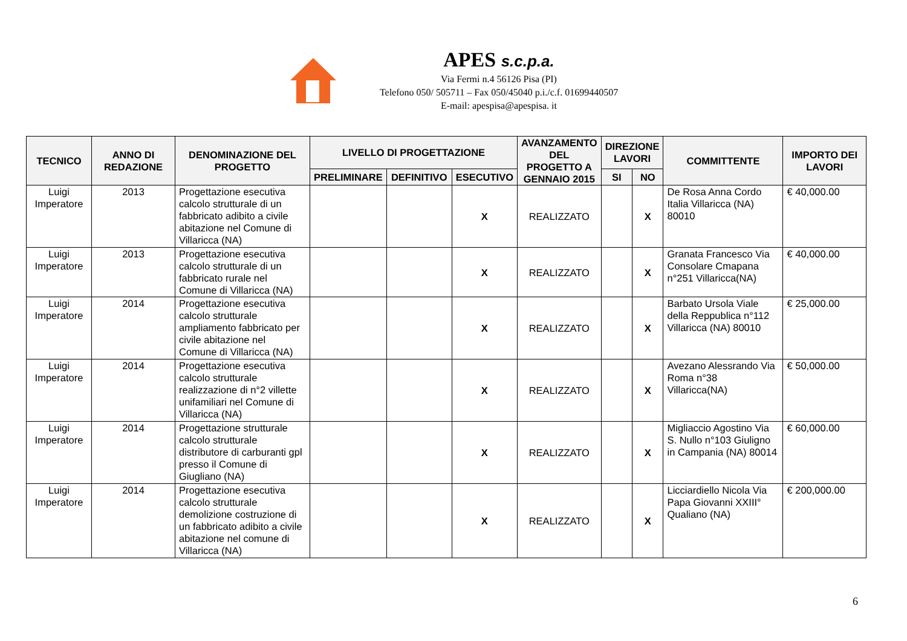APES s.c.p.a.
Via Fermi n.4 56126 Pisa (PI)
Telefono 050/ 505711 – Fax 050/45040 p.i./c.f. 01699440507
E-mail: apespisa@apespisa. it
| TECNICO | ANNO DI REDAZIONE | DENOMINAZIONE DEL PROGETTO | LIVELLO DI PROGETTAZIONE | | | AVANZAMENTO DEL PROGETTO A GENNAIO 2015 | DIREZIONE LAVORI | | COMMITTENTE | IMPORTO DEI LAVORI |
| --- | --- | --- | --- | --- | --- | --- | --- | --- | --- | --- |
| | | | PRELIMINARE | DEFINITIVO | ESECUTIVO | | SI | NO | | |
| Luigi Imperatore | 2013 | Progettazione esecutiva calcolo strutturale di un fabbricato adibito a civile abitazione nel Comune di Villaricca (NA) | | | X | REALIZZATO | | X | De Rosa Anna Cordo Italia Villaricca (NA) 80010 | € 40,000.00 |
| Luigi Imperatore | 2013 | Progettazione esecutiva calcolo strutturale di un fabbricato rurale nel Comune di Villaricca (NA) | | | X | REALIZZATO | | X | Granata Francesco Via Consolare Cmapana n°251 Villaricca(NA) | € 40,000.00 |
| Luigi Imperatore | 2014 | Progettazione esecutiva calcolo strutturale ampliamento fabbricato per civile abitazione nel Comune di Villaricca (NA) | | | X | REALIZZATO | | X | Barbato Ursola Viale della Reppublica n°112 Villaricca (NA) 80010 | € 25,000.00 |
| Luigi Imperatore | 2014 | Progettazione esecutiva calcolo strutturale realizzazione di n°2 villette unifamiliari nel Comune di Villaricca (NA) | | | X | REALIZZATO | | X | Avezano Alessrando Via Roma n°38 Villaricca(NA) | € 50,000.00 |
| Luigi Imperatore | 2014 | Progettazione strutturale calcolo strutturale distributore di carburanti gpl presso il Comune di Giugliano (NA) | | | X | REALIZZATO | | X | Migliaccio Agostino Via S. Nullo n°103 Giuligno in Campania (NA) 80014 | € 60,000.00 |
| Luigi Imperatore | 2014 | Progettazione esecutiva calcolo strutturale demolizione costruzione di un fabbricato adibito a civile abitazione nel comune di Villaricca (NA) | | | X | REALIZZATO | | X | Licciardiello Nicola Via Papa Giovanni XXIII° Qualiano (NA) | € 200,000.00 |
6